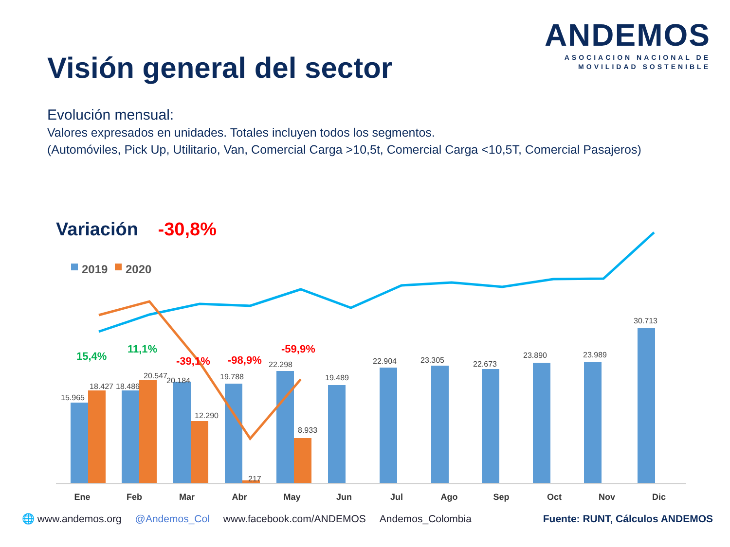ANDEMOS
ASOCIACION NACIONAL DE
MOVILIDAD SOSTENIBLE
Visión general del sector
Evolución mensual:
Valores expresados en unidades. Totales incluyen todos los segmentos.
(Automóviles, Pick Up, Utilitario, Van, Comercial Carga >10,5t, Comercial Carga <10,5T, Comercial Pasajeros)
Variación -30,8%
2019
2020
15.965
18.427
18.486
20.547
20.184
12.290
19.788
217
22.298
8.933
19.489
22.904
23.305
22.673
23.890
23.989
30.713
15,4%
11,1%
-39,1%
-98,9%
-59,9%
Ene
Feb
Mar
Abr
May
Jun
Jul
Ago
Sep
Oct
Nov
Dic
🌐 www.andemos.org @Andemos_Col www.facebook.com/ANDEMOS Andemos_Colombia Fuente: RUNT, Cálculos ANDEMOS